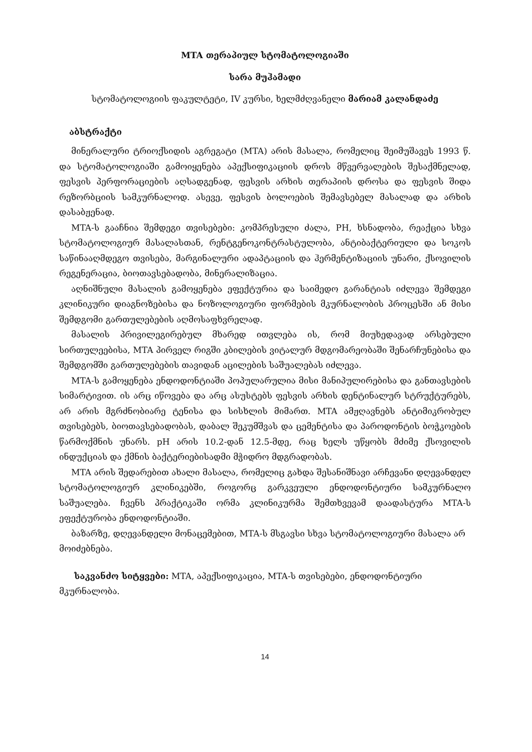MTA თერაპიულ სტომატოლოგიაში
სარა მუჰამადი
სტომატოლოგიის ფაკულტეტი, IV კურსი, ხელმძღვანელი მარიამ კალანდაძე
აბსტრაქტი
მინერალური ტრიოქსიდის აგრეგატი (MTA) არის მასალა, რომელიც შეიმუშავეს 1993 წ. და სტომატოლოგიაში გამოიყენება აპექსიფიკაციის დროს მწვერვალების შესაქმნელად, ფესვის პერფორაციების აღსადგენად, ფესვის არხის თერაპიის დროსა და ფესვის შიდა რეზორბციის სამკურნალოდ. ასევე, ფესვის ბოლოების შემავსებელ მასალად და არხის დასაბჟენად.
MTA-ს გააჩნია შემდეგი თვისებები: კომპრესული ძალა, PH, ხსნადობა, რეაქცია სხვა სტომატოლოგიურ მასალასთან, რენტგენოკონტრასტულობა, ანტიბაქტერიული და სოკოს საწინააღმდეგო თვისება, მარგინალური ადაპტაციის და ჰერმენტიზაციის უნარი, ქსოვილის რეგენერაცია, ბიოთავსებადობა, მინერალიზაცია.
აღნიშნული მასალის გამოყენება ეფექტურია და საიმედო გარანტიას იძლევა შემდეგი კლინიკური დიაგნოზებისა და ნოზოლოგიური ფორმების მკურნალობის პროცესში ან მისი შემდგომი გართულებების აღმოსაფხვრელად.
მასალის პრივილეგირებულ მხარედ ითვლება ის, რომ მიუხედავად არსებული სირთულეებისა, MTA პირველ რიგში კბილების ვიტალურ მდგომარეობაში შენარჩუნებისა და შემდგომში გართულებების თავიდან აცილების საშუალებას იძლევა.
MTA-ს გამოყენება ენდოდონტიაში პოპულარულია მისი მანიპულირებისა და განთავსების სიმარტივით. ის არც იწოვება და არც ასუსტებს ფესვის არხის დენტინალურ სტრუქტურებს, არ არის მგრძნობიარე ტენისა და სისხლის მიმართ. MTA ამჟღავნებს ანტიმიკრობულ თვისებებს, ბიოთავსებადობას, დაბალ შეკუმშვას და ცემენტისა და პაროდონტის ბოჭკოების წარმოქმნის უნარს. pH არის 10.2-დან 12.5-მდე, რაც ხელს უწყობს მძიმე ქსოვილის ინდუქციას და ქმნის ბაქტერიებისადმი მჭიდრო მდგრადობას.
MTA არის შედარებით ახალი მასალა, რომელიც გახდა შესანიშნავი არჩევანი დღევანდელ სტომატოლოგიურ კლინიკებში, როგორც გარკვეული ენდოდონტიური სამკურნალო საშუალება. ჩვენს პრაქტიკაში ორმა კლინიკურმა შემთხვევამ დაადასტურა MTA-ს ეფექტურობა ენდოდონტიაში.
ბაზარზე, დღევანდელი მონაცემებით, MTA-ს მსგავსი სხვა სტომატოლოგიური მასალა არ მოიძებნება.
საკვანძო სიტყვები: MTA, აპექსიფიკაცია, MTA-ს თვისებები, ენდოდონტიური მკურნალობა.
14